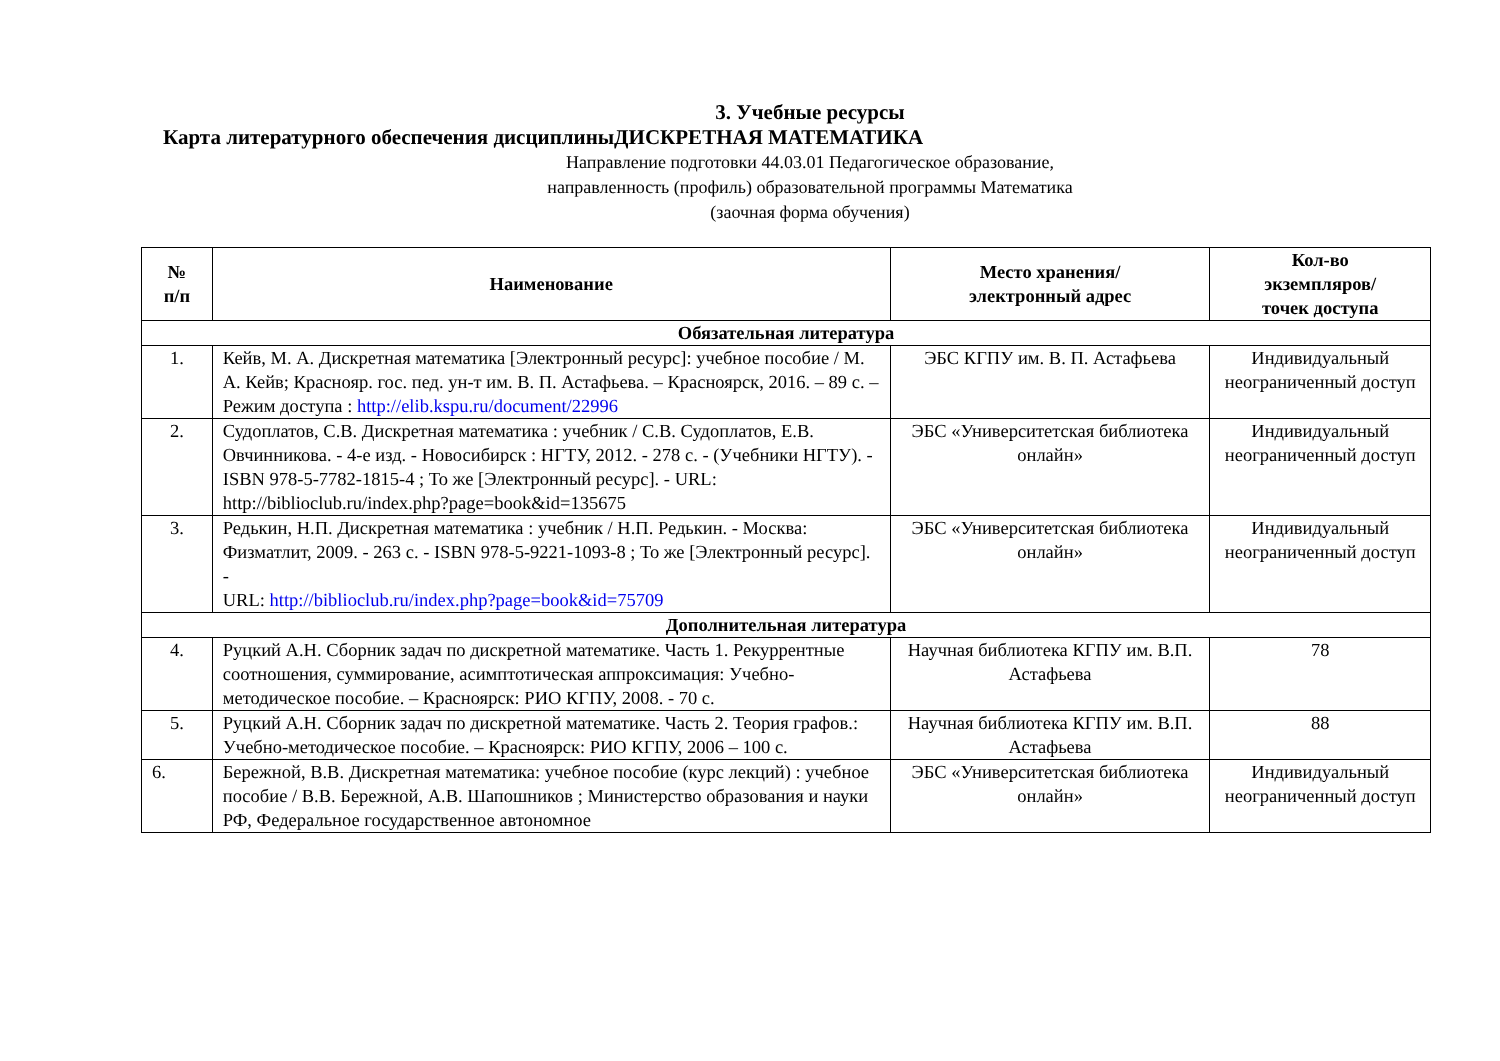3. Учебные ресурсы
Карта литературного обеспечения дисциплиныДИСКРЕТНАЯ МАТЕМАТИКА
Направление подготовки 44.03.01 Педагогическое образование,
направленность (профиль) образовательной программы Математика
(заочная форма обучения)
| № п/п | Наименование | Место хранения/ электронный адрес | Кол-во экземпляров/ точек доступа |
| --- | --- | --- | --- |
| Обязательная литература | | | |
| 1. | Кейв, М. А. Дискретная математика [Электронный ресурс]: учебное пособие / М. А. Кейв; Краснояр. гос. пед. ун-т им. В. П. Астафьева. – Красноярск, 2016. – 89 с. – Режим доступа : http://elib.kspu.ru/document/22996 | ЭБС КГПУ им. В. П. Астафьева | Индивидуальный неограниченный доступ |
| 2. | Судоплатов, С.В. Дискретная математика : учебник / С.В. Судоплатов, Е.В. Овчинникова. - 4-е изд. - Новосибирск : НГТУ, 2012. - 278 с. - (Учебники НГТУ). - ISBN 978-5-7782-1815-4 ; То же [Электронный ресурс]. - URL: http://biblioclub.ru/index.php?page=book&id=135675 | ЭБС «Университетская библиотека онлайн» | Индивидуальный неограниченный доступ |
| 3. | Редькин, Н.П. Дискретная математика : учебник / Н.П. Редькин. - Москва: Физматлит, 2009. - 263 с. - ISBN 978-5-9221-1093-8 ; То же [Электронный ресурс]. - URL: http://biblioclub.ru/index.php?page=book&id=75709 | ЭБС «Университетская библиотека онлайн» | Индивидуальный неограниченный доступ |
| Дополнительная литература | | | |
| 4. | Руцкий А.Н. Сборник задач по дискретной математике. Часть 1. Рекуррентные соотношения, суммирование, асимптотическая аппроксимация: Учебно-методическое пособие. – Красноярск: РИО КГПУ, 2008. - 70 с. | Научная библиотека КГПУ им. В.П. Астафьева | 78 |
| 5. | Руцкий А.Н. Сборник задач по дискретной математике. Часть 2. Теория графов.: Учебно-методическое пособие. – Красноярск: РИО КГПУ, 2006 – 100 с. | Научная библиотека КГПУ им. В.П. Астафьева | 88 |
| 6. | Бережной, В.В. Дискретная математика: учебное пособие (курс лекций) : учебное пособие / В.В. Бережной, А.В. Шапошников ; Министерство образования и науки РФ, Федеральное государственное автономное | ЭБС «Университетская библиотека онлайн» | Индивидуальный неограниченный доступ |